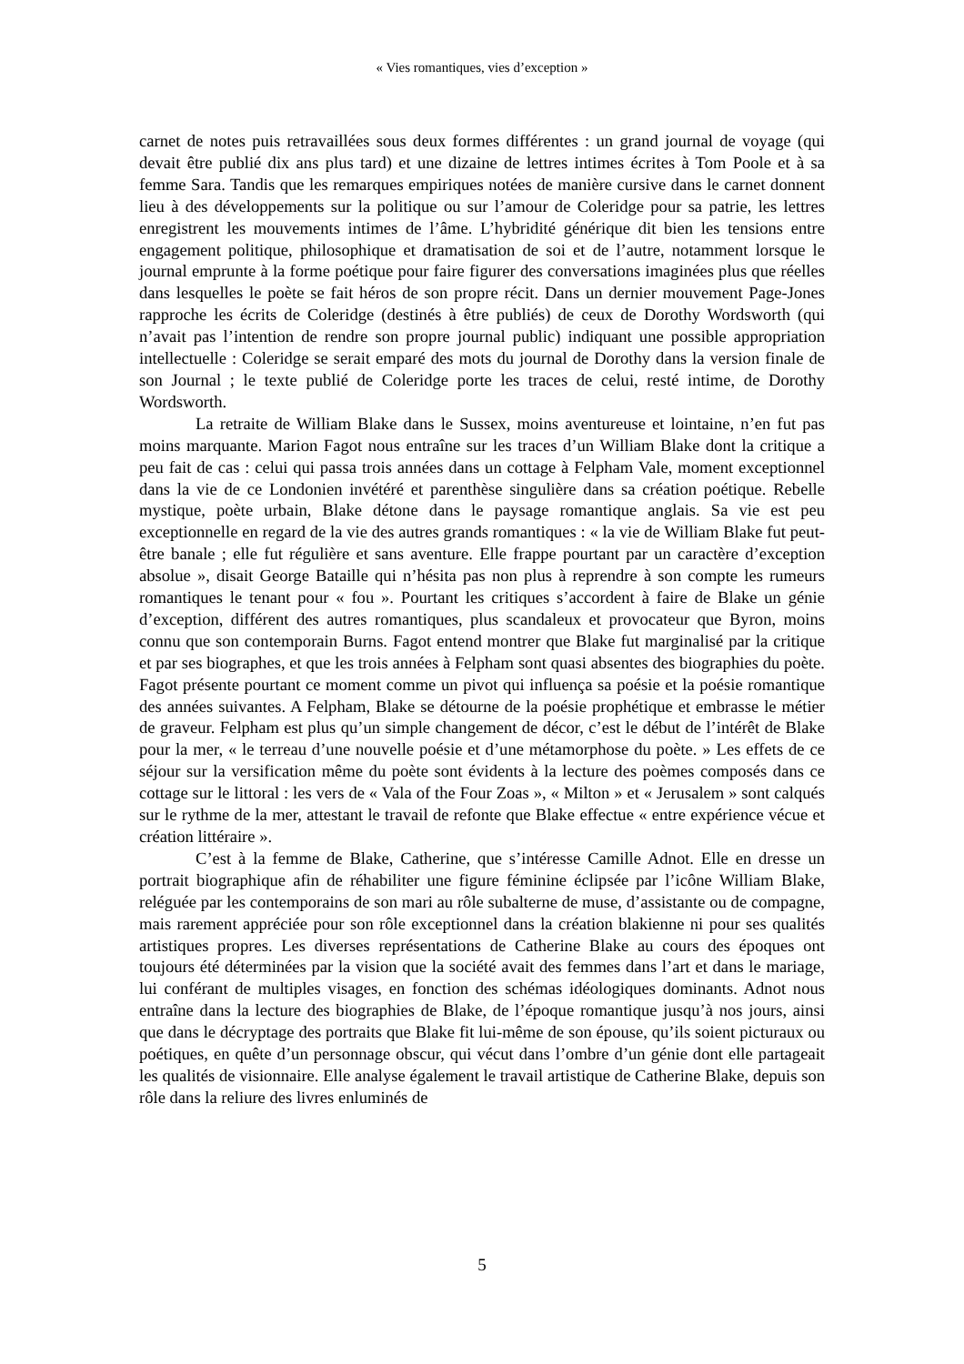« Vies romantiques, vies d’exception »
carnet de notes puis retravaillées sous deux formes différentes : un grand journal de voyage (qui devait être publié dix ans plus tard) et une dizaine de lettres intimes écrites à Tom Poole et à sa femme Sara. Tandis que les remarques empiriques notées de manière cursive dans le carnet donnent lieu à des développements sur la politique ou sur l’amour de Coleridge pour sa patrie, les lettres enregistrent les mouvements intimes de l’âme. L’hybridité générique dit bien les tensions entre engagement politique, philosophique et dramatisation de soi et de l’autre, notamment lorsque le journal emprunte à la forme poétique pour faire figurer des conversations imaginées plus que réelles dans lesquelles le poète se fait héros de son propre récit. Dans un dernier mouvement Page-Jones rapproche les écrits de Coleridge (destinés à être publiés) de ceux de Dorothy Wordsworth (qui n’avait pas l’intention de rendre son propre journal public) indiquant une possible appropriation intellectuelle : Coleridge se serait emparé des mots du journal de Dorothy dans la version finale de son Journal ; le texte publié de Coleridge porte les traces de celui, resté intime, de Dorothy Wordsworth.
La retraite de William Blake dans le Sussex, moins aventureuse et lointaine, n’en fut pas moins marquante. Marion Fagot nous entraîne sur les traces d’un William Blake dont la critique a peu fait de cas : celui qui passa trois années dans un cottage à Felpham Vale, moment exceptionnel dans la vie de ce Londonien invétéré et parenthèse singulière dans sa création poétique. Rebelle mystique, poète urbain, Blake détone dans le paysage romantique anglais. Sa vie est peu exceptionnelle en regard de la vie des autres grands romantiques : « la vie de William Blake fut peut-être banale ; elle fut régulière et sans aventure. Elle frappe pourtant par un caractère d’exception absolue », disait George Bataille qui n’hésita pas non plus à reprendre à son compte les rumeurs romantiques le tenant pour « fou ». Pourtant les critiques s’accordent à faire de Blake un génie d’exception, différent des autres romantiques, plus scandaleux et provocateur que Byron, moins connu que son contemporain Burns. Fagot entend montrer que Blake fut marginalisé par la critique et par ses biographes, et que les trois années à Felpham sont quasi absentes des biographies du poète. Fagot présente pourtant ce moment comme un pivot qui influença sa poésie et la poésie romantique des années suivantes. A Felpham, Blake se détourne de la poésie prophétique et embrasse le métier de graveur. Felpham est plus qu’un simple changement de décor, c’est le début de l’intérêt de Blake pour la mer, « le terreau d’une nouvelle poésie et d’une métamorphose du poète. » Les effets de ce séjour sur la versification même du poète sont évidents à la lecture des poèmes composés dans ce cottage sur le littoral : les vers de « Vala of the Four Zoas », « Milton » et « Jerusalem » sont calqués sur le rythme de la mer, attestant le travail de refonte que Blake effectue « entre expérience vécue et création littéraire ».
C’est à la femme de Blake, Catherine, que s’intéresse Camille Adnot. Elle en dresse un portrait biographique afin de réhabiliter une figure féminine éclipsée par l’icône William Blake, reléguée par les contemporains de son mari au rôle subalterne de muse, d’assistante ou de compagne, mais rarement appréciée pour son rôle exceptionnel dans la création blakienne ni pour ses qualités artistiques propres. Les diverses représentations de Catherine Blake au cours des époques ont toujours été déterminées par la vision que la société avait des femmes dans l’art et dans le mariage, lui conférant de multiples visages, en fonction des schémas idéologiques dominants. Adnot nous entraîne dans la lecture des biographies de Blake, de l’époque romantique jusqu’à nos jours, ainsi que dans le décryptage des portraits que Blake fit lui-même de son épouse, qu’ils soient picturaux ou poétiques, en quête d’un personnage obscur, qui vécut dans l’ombre d’un génie dont elle partageait les qualités de visionnaire. Elle analyse également le travail artistique de Catherine Blake, depuis son rôle dans la reliure des livres enluminés de
5